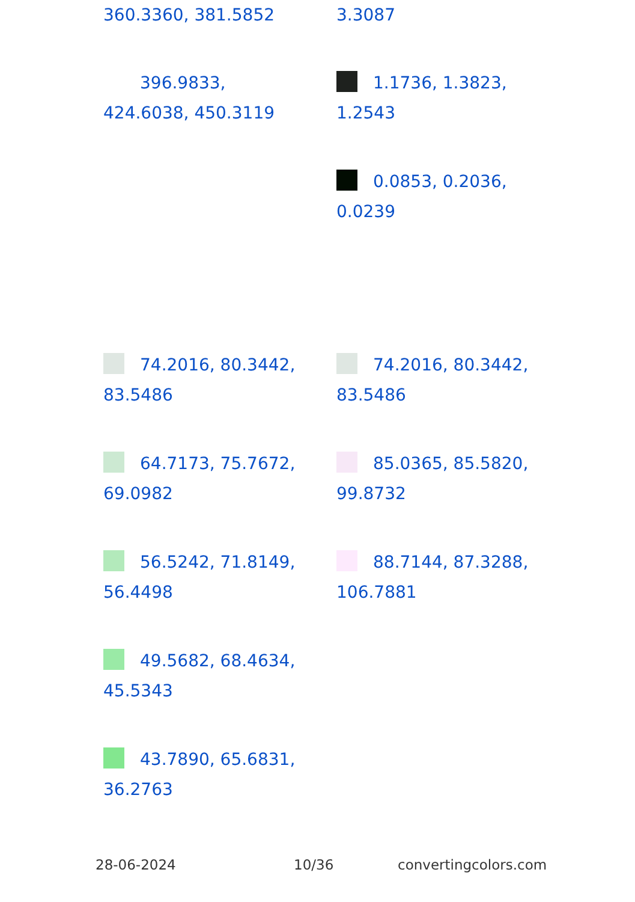360.3360, 381.5852 3.3087
396.9833, 424.6038, 450.3119
1.1736, 1.3823, 1.2543
0.0853, 0.2036, 0.0239
74.2016, 80.3442, 83.5486
74.2016, 80.3442, 83.5486
64.7173, 75.7672, 69.0982
85.0365, 85.5820, 99.8732
56.5242, 71.8149, 56.4498
88.7144, 87.3288, 106.7881
49.5682, 68.4634, 45.5343
43.7890, 65.6831, 36.2763
28-06-2024 10/36 convertingcolors.com